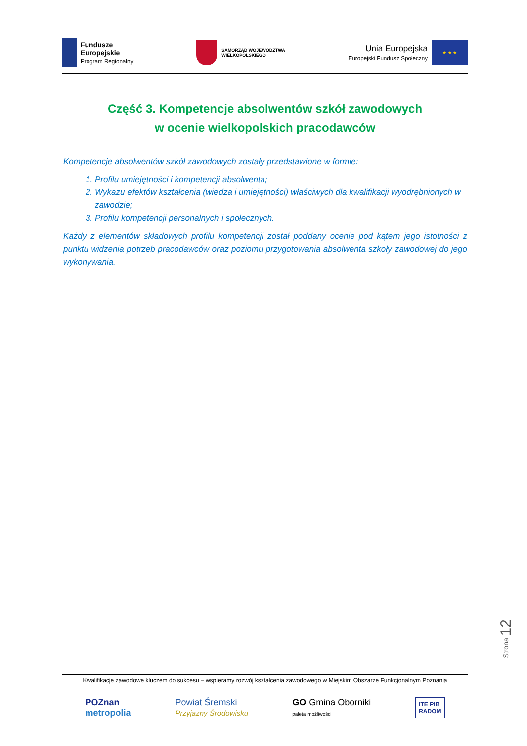Fundusze
Europejskie
Program Regionalny
SAMORZĄD WOJEWÓDZTWA
WIELKOPOLSKIEGO
Unia Europejska
Europejski Fundusz Społeczny
★ ★ ★
Część 3. Kompetencje absolwentów szkół zawodowych
w ocenie wielkopolskich pracodawców
Kompetencje absolwentów szkół zawodowych zostały przedstawione w formie:
1. Profilu umiejętności i kompetencji absolwenta;
2. Wykazu efektów kształcenia (wiedza i umiejętności) właściwych dla kwalifikacji wyodrębnionych w zawodzie;
3. Profilu kompetencji personalnych i społecznych.
Każdy z elementów składowych profilu kompetencji został poddany ocenie pod kątem jego istotności z punktu widzenia potrzeb pracodawców oraz poziomu przygotowania absolwenta szkoły zawodowej do jego wykonywania.
Strona 12
Kwalifikacje zawodowe kluczem do sukcesu – wspieramy rozwój kształcenia zawodowego w Miejskim Obszarze Funkcjonalnym Poznania
POZnan
metropolia
Powiat Śremski
Przyjazny Środowisku
GO Gmina Oborniki
paleta możliwości
ITE PIB
RADOM